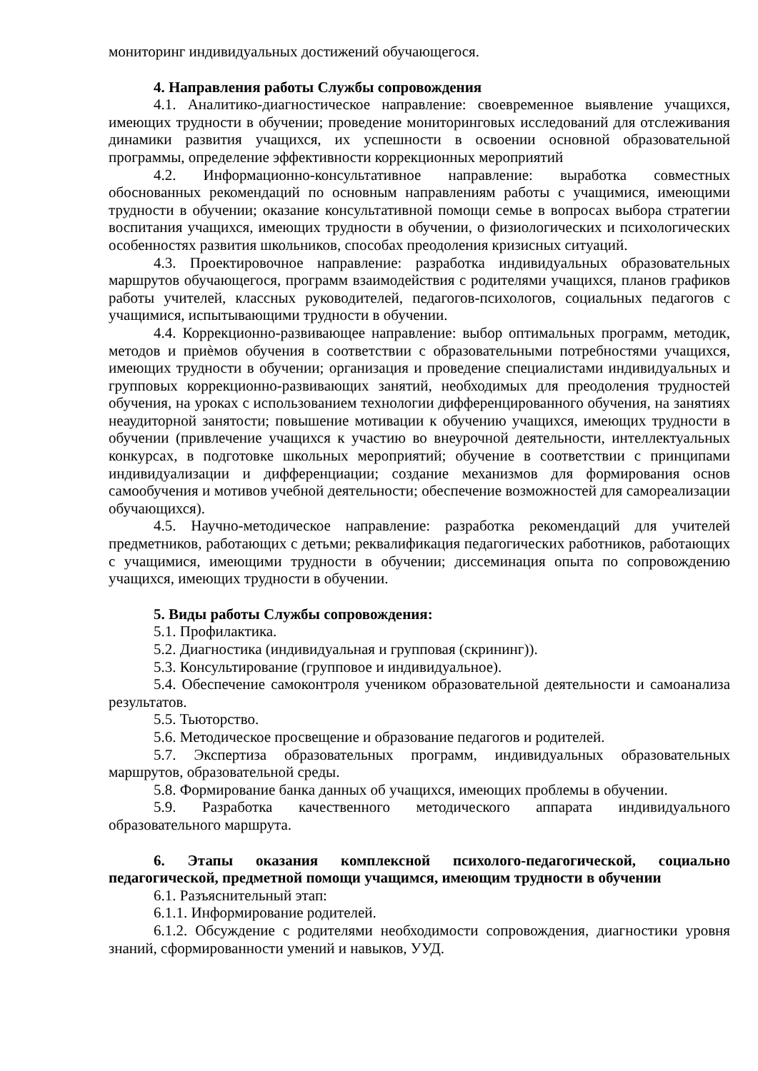мониторинг индивидуальных достижений обучающегося.
4. Направления работы Службы сопровождения
4.1. Аналитико-диагностическое направление: своевременное выявление учащихся, имеющих трудности в обучении; проведение мониторинговых исследований для отслеживания динамики развития учащихся, их успешности в освоении основной образовательной программы, определение эффективности коррекционных мероприятий
4.2. Информационно-консультативное направление: выработка совместных обоснованных рекомендаций по основным направлениям работы с учащимися, имеющими трудности в обучении; оказание консультативной помощи семье в вопросах выбора стратегии воспитания учащихся, имеющих трудности в обучении, о физиологических и психологических особенностях развития школьников, способах преодоления кризисных ситуаций.
4.3. Проектировочное направление: разработка индивидуальных образовательных маршрутов обучающегося, программ взаимодействия с родителями учащихся, планов графиков работы учителей, классных руководителей, педагогов-психологов, социальных педагогов с учащимися, испытывающими трудности в обучении.
4.4. Коррекционно-развивающее направление: выбор оптимальных программ, методик, методов и приѐмов обучения в соответствии с образовательными потребностями учащихся, имеющих трудности в обучении; организация и проведение специалистами индивидуальных и групповых коррекционно-развивающих занятий, необходимых для преодоления трудностей обучения, на уроках с использованием технологии дифференцированного обучения, на занятиях неаудиторной занятости; повышение мотивации к обучению учащихся, имеющих трудности в обучении (привлечение учащихся к участию во внеурочной деятельности, интеллектуальных конкурсах, в подготовке школьных мероприятий; обучение в соответствии с принципами индивидуализации и дифференциации; создание механизмов для формирования основ самообучения и мотивов учебной деятельности; обеспечение возможностей для самореализации обучающихся).
4.5. Научно-методическое направление: разработка рекомендаций для учителей предметников, работающих с детьми; реквалификация педагогических работников, работающих с учащимися, имеющими трудности в обучении; диссеминация опыта по сопровождению учащихся, имеющих трудности в обучении.
5. Виды работы Службы сопровождения:
5.1. Профилактика.
5.2. Диагностика (индивидуальная и групповая (скрининг)).
5.3. Консультирование (групповое и индивидуальное).
5.4. Обеспечение самоконтроля учеником образовательной деятельности и самоанализа результатов.
5.5. Тьюторство.
5.6. Методическое просвещение и образование педагогов и родителей.
5.7. Экспертиза образовательных программ, индивидуальных образовательных маршрутов, образовательной среды.
5.8. Формирование банка данных об учащихся, имеющих проблемы в обучении.
5.9. Разработка качественного методического аппарата индивидуального образовательного маршрута.
6. Этапы оказания комплексной психолого-педагогической, социально педагогической, предметной помощи учащимся, имеющим трудности в обучении
6.1. Разъяснительный этап:
6.1.1. Информирование родителей.
6.1.2. Обсуждение с родителями необходимости сопровождения, диагностики уровня знаний, сформированности умений и навыков, УУД.